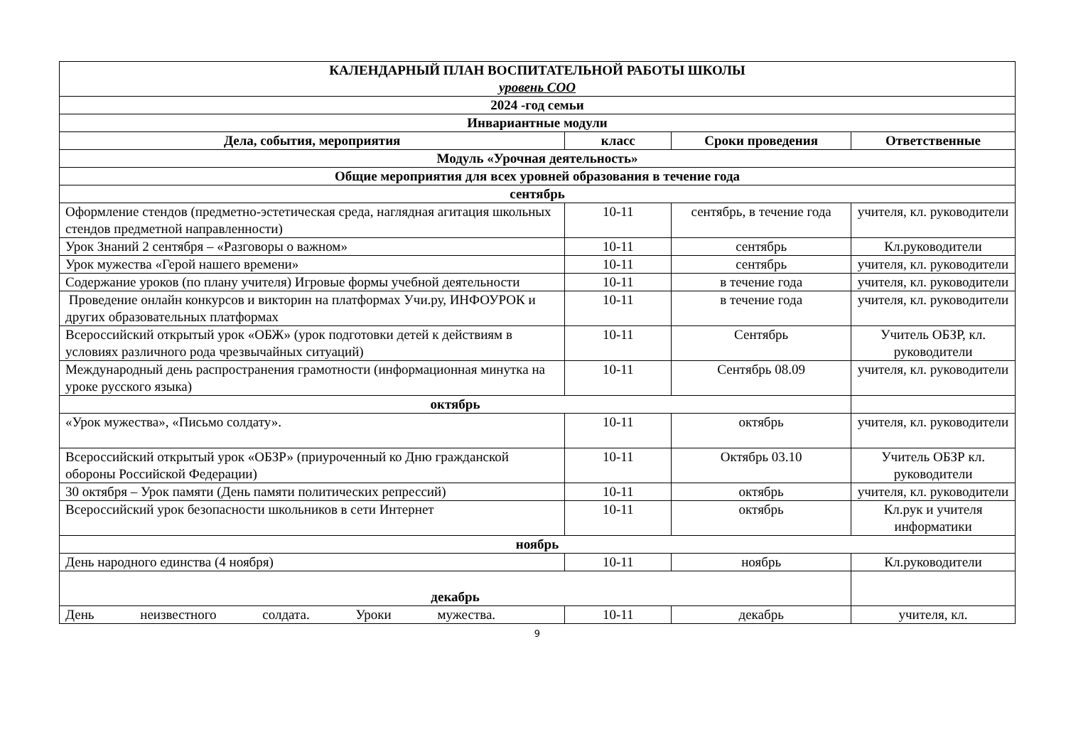| КАЛЕНДАРНЫЙ ПЛАН ВОСПИТАТЕЛЬНОЙ РАБОТЫ ШКОЛЫ уровень СОО | | | |
| 2024 -год семьи | | | |
| Инвариантные модули | | | |
| Дела, события, мероприятия | класс | Сроки проведения | Ответственные |
| Модуль «Урочная деятельность» | | | |
| Общие мероприятия для всех уровней образования в течение года | | | |
| сентябрь | | | |
| Оформление стендов (предметно-эстетическая среда, наглядная агитация школьных стендов предметной направленности) | 10-11 | сентябрь, в течение года | учителя, кл. руководители |
| Урок Знаний 2 сентября – «Разговоры о важном» | 10-11 | сентябрь | Кл.руководители |
| Урок мужества «Герой нашего времени» | 10-11 | сентябрь | учителя, кл. руководители |
| Содержание уроков (по плану учителя) Игровые формы учебной деятельности | 10-11 | в течение года | учителя, кл. руководители |
| Проведение онлайн конкурсов и викторин на платформах Учи.ру, ИНФОУРОК и других образовательных платформах | 10-11 | в течение года | учителя, кл. руководители |
| Всероссийский открытый урок «ОБЖ» (урок подготовки детей к действиям в условиях различного рода чрезвычайных ситуаций) | 10-11 | Сентябрь | Учитель ОБЗР, кл. руководители |
| Международный день распространения грамотности (информационная минутка на уроке русского языка) | 10-11 | Сентябрь 08.09 | учителя, кл. руководители |
| октябрь | | | |
| «Урок мужества», «Письмо солдату». | 10-11 | октябрь | учителя, кл. руководители |
| Всероссийский открытый урок «ОБЗР» (приуроченный ко Дню гражданской обороны Российской Федерации) | 10-11 | Октябрь 03.10 | Учитель ОБЗР кл. руководители |
| 30 октября – Урок памяти (День памяти политических репрессий) | 10-11 | октябрь | учителя, кл. руководители |
| Всероссийский урок безопасности школьников в сети Интернет | 10-11 | октябрь | Кл.рук и учителя информатики |
| ноябрь | | | |
| День народного единства (4 ноября) | 10-11 | ноябрь | Кл.руководители |
| декабрь | | | |
| День неизвестного солдата. Уроки мужества. | 10-11 | декабрь | учителя, кл. |
9